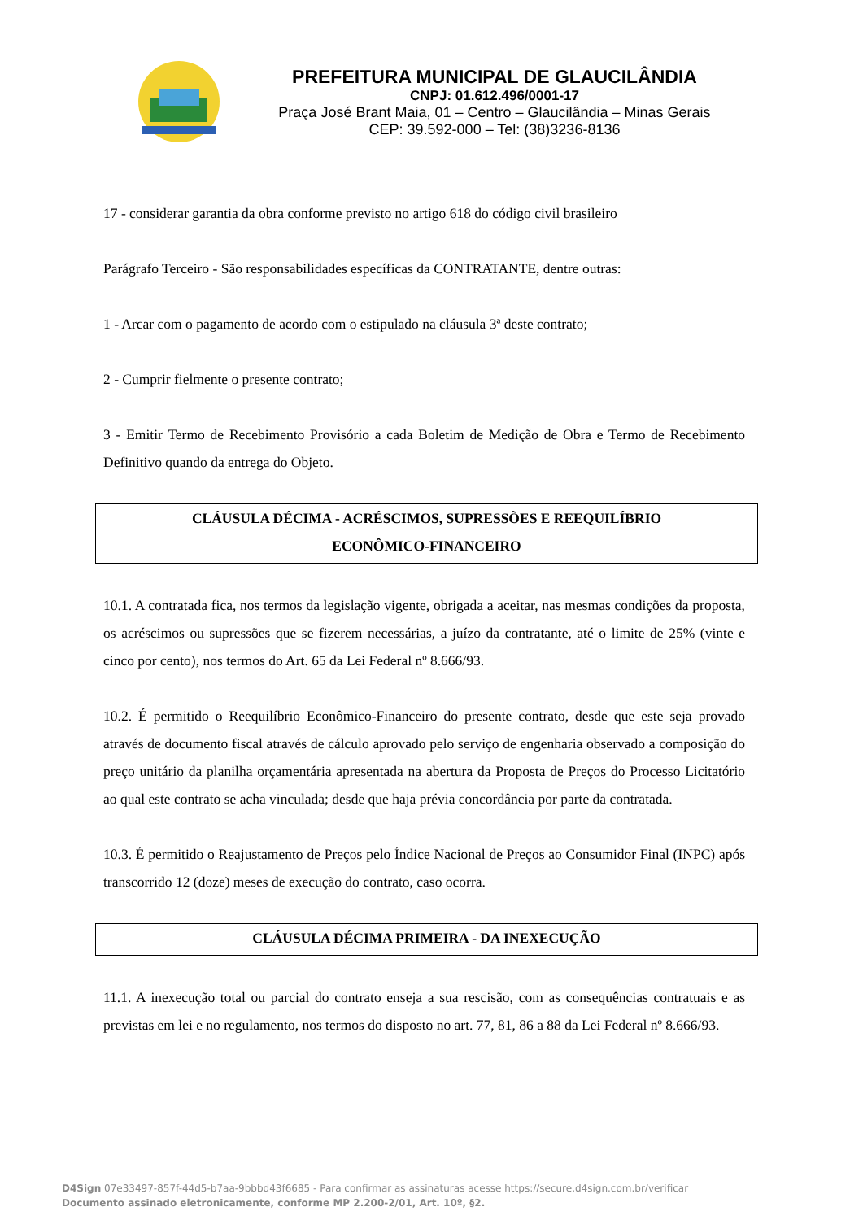PREFEITURA MUNICIPAL DE GLAUCILÂNDIA
CNPJ: 01.612.496/0001-17
Praça José Brant Maia, 01 – Centro – Glaucilândia – Minas Gerais
CEP: 39.592-000 – Tel: (38)3236-8136
17 - considerar garantia da obra conforme previsto no artigo 618 do código civil brasileiro
Parágrafo Terceiro - São responsabilidades específicas da CONTRATANTE, dentre outras:
1 - Arcar com o pagamento de acordo com o estipulado na cláusula 3ª deste contrato;
2 - Cumprir fielmente o presente contrato;
3 - Emitir Termo de Recebimento Provisório a cada Boletim de Medição de Obra e Termo de Recebimento Definitivo quando da entrega do Objeto.
CLÁUSULA DÉCIMA - ACRÉSCIMOS, SUPRESSÕES E REEQUILÍBRIO
ECONÔMICO-FINANCEIRO
10.1. A contratada fica, nos termos da legislação vigente, obrigada a aceitar, nas mesmas condições da proposta, os acréscimos ou supressões que se fizerem necessárias, a juízo da contratante, até o limite de 25% (vinte e cinco por cento), nos termos do Art. 65 da Lei Federal nº 8.666/93.
10.2. É permitido o Reequilíbrio Econômico-Financeiro do presente contrato, desde que este seja provado através de documento fiscal através de cálculo aprovado pelo serviço de engenharia observado a composição do preço unitário da planilha orçamentária apresentada na abertura da Proposta de Preços do Processo Licitatório ao qual este contrato se acha vinculada; desde que haja prévia concordância por parte da contratada.
10.3. É permitido o Reajustamento de Preços pelo Índice Nacional de Preços ao Consumidor Final (INPC) após transcorrido 12 (doze) meses de execução do contrato, caso ocorra.
CLÁUSULA DÉCIMA PRIMEIRA - DA INEXECUÇÃO
11.1. A inexecução total ou parcial do contrato enseja a sua rescisão, com as consequências contratuais e as previstas em lei e no regulamento, nos termos do disposto no art. 77, 81, 86 a 88 da Lei Federal nº 8.666/93.
D4Sign 07e33497-857f-44d5-b7aa-9bbbd43f6685 - Para confirmar as assinaturas acesse https://secure.d4sign.com.br/verificar
Documento assinado eletronicamente, conforme MP 2.200-2/01, Art. 10º, §2.